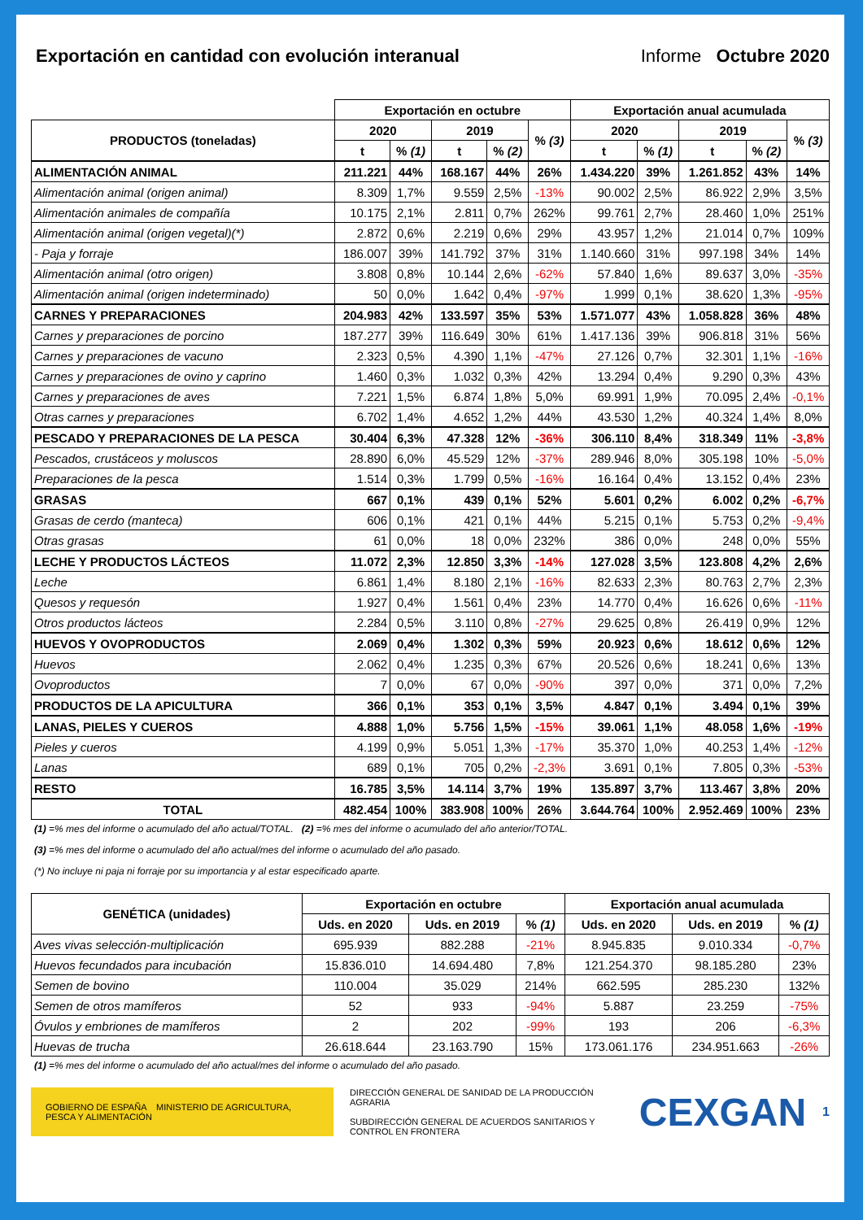Exportación en cantidad con evolución interanual Informe Octubre 2020
| | Exportación en octubre | | | | | Exportación anual acumulada | | | | |
| --- | --- | --- | --- | --- | --- | --- | --- | --- | --- | --- |
| PRODUCTOS (toneladas) | 2020 | | 2019 | | % (3) | 2020 | | 2019 | | % (3) |
| | t | % (1) | t | % (2) | | t | % (1) | t | % (2) | |
| ALIMENTACIÓN ANIMAL | 211.221 | 44% | 168.167 | 44% | 26% | 1.434.220 | 39% | 1.261.852 | 43% | 14% |
| Alimentación animal (origen animal) | 8.309 | 1,7% | 9.559 | 2,5% | -13% | 90.002 | 2,5% | 86.922 | 2,9% | 3,5% |
| Alimentación animales de compañía | 10.175 | 2,1% | 2.811 | 0,7% | 262% | 99.761 | 2,7% | 28.460 | 1,0% | 251% |
| Alimentación animal (origen vegetal)(*) | 2.872 | 0,6% | 2.219 | 0,6% | 29% | 43.957 | 1,2% | 21.014 | 0,7% | 109% |
| - Paja y forraje | 186.007 | 39% | 141.792 | 37% | 31% | 1.140.660 | 31% | 997.198 | 34% | 14% |
| Alimentación animal (otro origen) | 3.808 | 0,8% | 10.144 | 2,6% | -62% | 57.840 | 1,6% | 89.637 | 3,0% | -35% |
| Alimentación animal (origen indeterminado) | 50 | 0,0% | 1.642 | 0,4% | -97% | 1.999 | 0,1% | 38.620 | 1,3% | -95% |
| CARNES Y PREPARACIONES | 204.983 | 42% | 133.597 | 35% | 53% | 1.571.077 | 43% | 1.058.828 | 36% | 48% |
| Carnes y preparaciones de porcino | 187.277 | 39% | 116.649 | 30% | 61% | 1.417.136 | 39% | 906.818 | 31% | 56% |
| Carnes y preparaciones de vacuno | 2.323 | 0,5% | 4.390 | 1,1% | -47% | 27.126 | 0,7% | 32.301 | 1,1% | -16% |
| Carnes y preparaciones de ovino y caprino | 1.460 | 0,3% | 1.032 | 0,3% | 42% | 13.294 | 0,4% | 9.290 | 0,3% | 43% |
| Carnes y preparaciones de aves | 7.221 | 1,5% | 6.874 | 1,8% | 5,0% | 69.991 | 1,9% | 70.095 | 2,4% | -0,1% |
| Otras carnes y preparaciones | 6.702 | 1,4% | 4.652 | 1,2% | 44% | 43.530 | 1,2% | 40.324 | 1,4% | 8,0% |
| PESCADO Y PREPARACIONES DE LA PESCA | 30.404 | 6,3% | 47.328 | 12% | -36% | 306.110 | 8,4% | 318.349 | 11% | -3,8% |
| Pescados, crustáceos y moluscos | 28.890 | 6,0% | 45.529 | 12% | -37% | 289.946 | 8,0% | 305.198 | 10% | -5,0% |
| Preparaciones de la pesca | 1.514 | 0,3% | 1.799 | 0,5% | -16% | 16.164 | 0,4% | 13.152 | 0,4% | 23% |
| GRASAS | 667 | 0,1% | 439 | 0,1% | 52% | 5.601 | 0,2% | 6.002 | 0,2% | -6,7% |
| Grasas de cerdo (manteca) | 606 | 0,1% | 421 | 0,1% | 44% | 5.215 | 0,1% | 5.753 | 0,2% | -9,4% |
| Otras grasas | 61 | 0,0% | 18 | 0,0% | 232% | 386 | 0,0% | 248 | 0,0% | 55% |
| LECHE Y PRODUCTOS LÁCTEOS | 11.072 | 2,3% | 12.850 | 3,3% | -14% | 127.028 | 3,5% | 123.808 | 4,2% | 2,6% |
| Leche | 6.861 | 1,4% | 8.180 | 2,1% | -16% | 82.633 | 2,3% | 80.763 | 2,7% | 2,3% |
| Quesos y requesón | 1.927 | 0,4% | 1.561 | 0,4% | 23% | 14.770 | 0,4% | 16.626 | 0,6% | -11% |
| Otros productos lácteos | 2.284 | 0,5% | 3.110 | 0,8% | -27% | 29.625 | 0,8% | 26.419 | 0,9% | 12% |
| HUEVOS Y OVOPRODUCTOS | 2.069 | 0,4% | 1.302 | 0,3% | 59% | 20.923 | 0,6% | 18.612 | 0,6% | 12% |
| Huevos | 2.062 | 0,4% | 1.235 | 0,3% | 67% | 20.526 | 0,6% | 18.241 | 0,6% | 13% |
| Ovoproductos | 7 | 0,0% | 67 | 0,0% | -90% | 397 | 0,0% | 371 | 0,0% | 7,2% |
| PRODUCTOS DE LA APICULTURA | 366 | 0,1% | 353 | 0,1% | 3,5% | 4.847 | 0,1% | 3.494 | 0,1% | 39% |
| LANAS, PIELES Y CUEROS | 4.888 | 1,0% | 5.756 | 1,5% | -15% | 39.061 | 1,1% | 48.058 | 1,6% | -19% |
| Pieles y cueros | 4.199 | 0,9% | 5.051 | 1,3% | -17% | 35.370 | 1,0% | 40.253 | 1,4% | -12% |
| Lanas | 689 | 0,1% | 705 | 0,2% | -2,3% | 3.691 | 0,1% | 7.805 | 0,3% | -53% |
| RESTO | 16.785 | 3,5% | 14.114 | 3,7% | 19% | 135.897 | 3,7% | 113.467 | 3,8% | 20% |
| TOTAL | 482.454 | 100% | 383.908 | 100% | 26% | 3.644.764 | 100% | 2.952.469 | 100% | 23% |
(1) =% mes del informe o acumulado del año actual/TOTAL. (2) =% mes del informe o acumulado del año anterior/TOTAL.
(3) =% mes del informe o acumulado del año actual/mes del informe o acumulado del año pasado.
(*) No incluye ni paja ni forraje por su importancia y al estar especificado aparte.
| GENÉTICA (unidades) | Exportación en octubre | | | Exportación anual acumulada | | |
| --- | --- | --- | --- | --- | --- | --- |
| | Uds. en 2020 | Uds. en 2019 | % (1) | Uds. en 2020 | Uds. en 2019 | % (1) |
| Aves vivas selección-multiplicación | 695.939 | 882.288 | -21% | 8.945.835 | 9.010.334 | -0,7% |
| Huevos fecundados para incubación | 15.836.010 | 14.694.480 | 7,8% | 121.254.370 | 98.185.280 | 23% |
| Semen de bovino | 110.004 | 35.029 | 214% | 662.595 | 285.230 | 132% |
| Semen de otros mamíferos | 52 | 933 | -94% | 5.887 | 23.259 | -75% |
| Óvulos y embriones de mamíferos | 2 | 202 | -99% | 193 | 206 | -6,3% |
| Huevas de trucha | 26.618.644 | 23.163.790 | 15% | 173.061.176 | 234.951.663 | -26% |
(1) =% mes del informe o acumulado del año actual/mes del informe o acumulado del año pasado.
GOBIERNO DE ESPAÑA MINISTERIO DE AGRICULTURA, PESCA Y ALIMENTACIÓN
DIRECCIÓN GENERAL DE SANIDAD DE LA PRODUCCIÓN AGRARIA
SUBDIRECCIÓN GENERAL DE ACUERDOS SANITARIOS Y CONTROL EN FRONTERA
CEXGAN
1